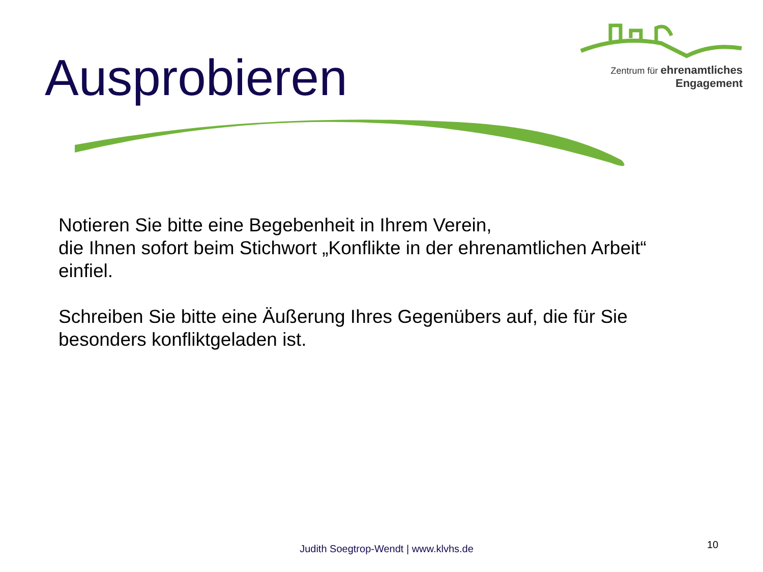Ausprobieren
Zentrum für ehrenamtliches
Engagement
Notieren Sie bitte eine Begebenheit in Ihrem Verein,
die Ihnen sofort beim Stichwort „Konflikte in der ehrenamtlichen Arbeit“ einfiel.
Schreiben Sie bitte eine Äußerung Ihres Gegenübers auf, die für Sie besonders konfliktgeladen ist.
Judith Soegtrop-Wendt | www.klvhs.de
10